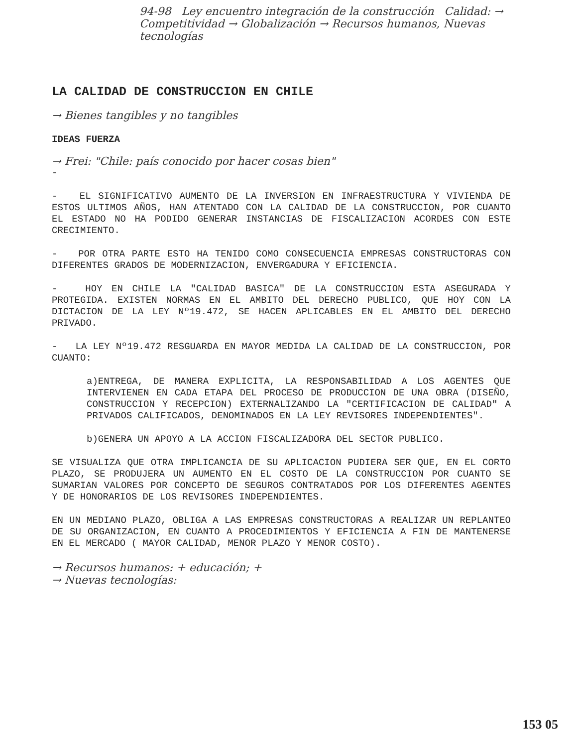94-98 Ley encuentro integración de la construcción Calidad: → Competitividad → Globalización → Recursos humanos, Nuevas tecnologías
LA CALIDAD DE CONSTRUCCION EN CHILE
→ Bienes tangibles y no tangibles
IDEAS FUERZA
→ Frei: "Chile: país conocido por hacer cosas bien"
-
- EL SIGNIFICATIVO AUMENTO DE LA INVERSION EN INFRAESTRUCTURA Y VIVIENDA DE ESTOS ULTIMOS AÑOS, HAN ATENTADO CON LA CALIDAD DE LA CONSTRUCCION, POR CUANTO EL ESTADO NO HA PODIDO GENERAR INSTANCIAS DE FISCALIZACION ACORDES CON ESTE CRECIMIENTO.
- POR OTRA PARTE ESTO HA TENIDO COMO CONSECUENCIA EMPRESAS CONSTRUCTORAS CON DIFERENTES GRADOS DE MODERNIZACION, ENVERGADURA Y EFICIENCIA.
- HOY EN CHILE LA "CALIDAD BASICA" DE LA CONSTRUCCION ESTA ASEGURADA Y PROTEGIDA. EXISTEN NORMAS EN EL AMBITO DEL DERECHO PUBLICO, QUE HOY CON LA DICTACION DE LA LEY Nº19.472, SE HACEN APLICABLES EN EL AMBITO DEL DERECHO PRIVADO.
- LA LEY Nº19.472 RESGUARDA EN MAYOR MEDIDA LA CALIDAD DE LA CONSTRUCCION, POR CUANTO:
a)ENTREGA, DE MANERA EXPLICITA, LA RESPONSABILIDAD A LOS AGENTES QUE INTERVIENEN EN CADA ETAPA DEL PROCESO DE PRODUCCION DE UNA OBRA (DISEÑO, CONSTRUCCION Y RECEPCION) EXTERNALIZANDO LA "CERTIFICACION DE CALIDAD" A PRIVADOS CALIFICADOS, DENOMINADOS EN LA LEY REVISORES INDEPENDIENTES".
b)GENERA UN APOYO A LA ACCION FISCALIZADORA DEL SECTOR PUBLICO.
SE VISUALIZA QUE OTRA IMPLICANCIA DE SU APLICACION PUDIERA SER QUE, EN EL CORTO PLAZO, SE PRODUJERA UN AUMENTO EN EL COSTO DE LA CONSTRUCCION POR CUANTO SE SUMARIAN VALORES POR CONCEPTO DE SEGUROS CONTRATADOS POR LOS DIFERENTES AGENTES Y DE HONORARIOS DE LOS REVISORES INDEPENDIENTES.
EN UN MEDIANO PLAZO, OBLIGA A LAS EMPRESAS CONSTRUCTORAS A REALIZAR UN REPLANTEO DE SU ORGANIZACION, EN CUANTO A PROCEDIMIENTOS Y EFICIENCIA A FIN DE MANTENERSE EN EL MERCADO ( MAYOR CALIDAD, MENOR PLAZO Y MENOR COSTO).
→ Recursos humanos: + educación; +
→ Nuevas tecnologías:
153 05